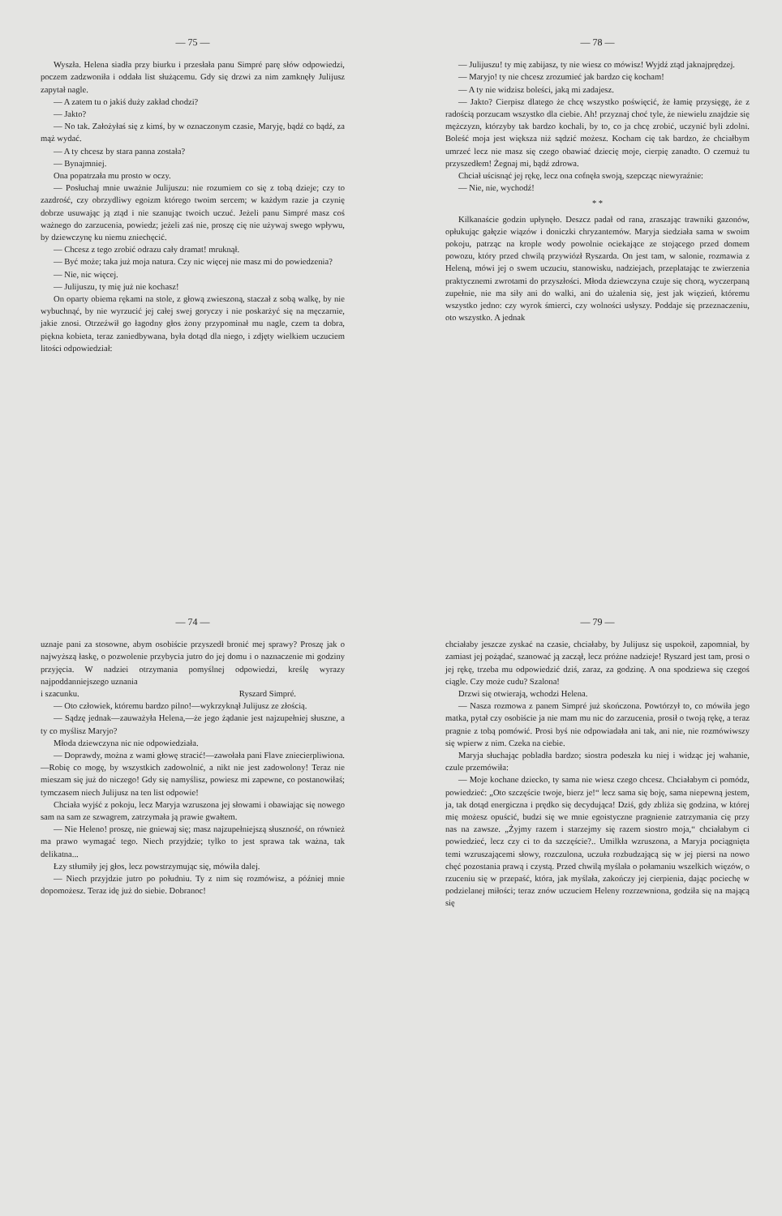— 75 —
Wyszła. Helena siadła przy biurku i przesłała panu Simpré parę słów odpowiedzi, poczem zadzwoniła i oddała list służącemu. Gdy się drzwi za nim zamknęły Julijusz zapytał nagle.
— A zatem tu o jakiś duży zakład chodzi?
— Jakto?
— No tak. Założyłaś się z kimś, by w oznaczonym czasie, Maryję, bądź co bądź, za mąż wydać.
— A ty chcesz by stara panna została?
— Bynajmniej.
Ona popatrzała mu prosto w oczy.
— Posłuchaj mnie uważnie Julijuszu: nie rozumiem co się z tobą dzieje; czy to zazdrość, czy obrzydliwy egoizm którego twoim sercem; w każdym razie ja czynię dobrze usuwając ją ztąd i nie szanując twoich uczuć. Jeżeli panu Simpré masz coś ważnego do zarzucenia, powiedz; jeżeli zaś nie, proszę cię nie używaj swego wpływu, by dziewczynę ku niemu zniechęcić.
— Chcesz z tego zrobić odrazu cały dramat! mruknął.
— Być może; taka już moja natura. Czy nic więcej nie masz mi do powiedzenia?
— Nie, nic więcej.
— Julijuszu, ty mię już nie kochasz!
On oparty obiema rękami na stole, z głową zwieszoną, staczał z sobą walkę, by nie wybuchnąć, by nie wyrzucić jej całej swej goryczy i nie poskarżyć się na męczarnie, jakie znosi. Otrzeźwił go łagodny głos żony przypominał mu nagle, czem ta dobra, piękna kobieta, teraz zaniedbywana, była dotąd dla niego, i zdjęty wielkiem uczuciem litości odpowiedział:
— 78 —
— Julijuszu! ty mię zabijasz, ty nie wiesz co mówisz! Wyjdź ztąd jaknajprędzej.
— Maryjo! ty nie chcesz zrozumieć jak bardzo cię kocham!
— A ty nie widzisz boleści, jaką mi zadajesz.
— Jakto? Cierpisz dlatego że chcę wszystko poświęcić, że łamię przysięgę, że z radością porzucam wszystko dla ciebie. Ah! przyznaj choć tyle, że niewielu znajdzie się mężczyzn, którzyby tak bardzo kochali, by to, co ja chcę zrobić, uczynić byli zdolni. Boleść moja jest większa niż sądzić możesz. Kocham cię tak bardzo, że chciałbym umrzeć lecz nie masz się czego obawiać dziecię moje, cierpię zanadto. O czemuż tu przyszedłem! Żegnaj mi, bądź zdrowa.
Chciał uścisnąć jej rękę, lecz ona cofnęła swoją, szepcząc niewyraźnie:
— Nie, nie, wychodź!
* *
Kilkanaście godzin upłynęło. Deszcz padał od rana, zraszając trawniki gazonów, opłukując gałęzie wiązów i doniczki chryzantemów. Maryja siedziała sama w swoim pokoju, patrząc na krople wody powolnie ociekające ze stojącego przed domem powozu, który przed chwilą przywiózł Ryszarda. On jest tam, w salonie, rozmawia z Heleną, mówi jej o swem uczuciu, stanowisku, nadziejach, przeplatając te zwierzenia praktycznemi zwrotami do przyszłości. Młoda dziewczyna czuje się chorą, wyczerpaną zupełnie, nie ma siły ani do walki, ani do użalenia się, jest jak więzień, któremu wszystko jedno: czy wyrok śmierci, czy wolności usłyszy. Poddaje się przeznaczeniu, oto wszystko. A jednak
— 74 —
uznaje pani za stosowne, abym osobiście przyszedł bronić mej sprawy? Proszę jak o najwyższą łaskę, o pozwolenie przybycia jutro do jej domu i o naznaczenie mi godziny przyjęcia. W nadziei otrzymania pomyślnej odpowiedzi, kreślę wyrazy najpoddanniejszego uznania
i szacunku. Ryszard Simpré.
— Oto człowiek, któremu bardzo pilno!—wykrzyknął Julijusz ze złością.
— Sądzę jednak—zauważyła Helena,—że jego żądanie jest najzupełniej słuszne, a ty co myślisz Maryjo?
Młoda dziewczyna nic nie odpowiedziała.
— Doprawdy, można z wami głowę stracić!—zawołała pani Flave zniecierpliwiona.—Robię co mogę, by wszystkich zadowolnić, a nikt nie jest zadowolony! Teraz nie mieszam się już do niczego! Gdy się namyślisz, powiesz mi zapewne, co postanowiłaś; tymczasem niech Julijusz na ten list odpowie!
Chciała wyjść z pokoju, lecz Maryja wzruszona jej słowami i obawiając się nowego sam na sam ze szwagrem, zatrzymała ją prawie gwałtem.
— Nie Heleno! proszę, nie gniewaj się; masz najzupełniejszą słuszność, on również ma prawo wymagać tego. Niech przyjdzie; tylko to jest sprawa tak ważna, tak delikatna...
Łzy stłumiły jej głos, lecz powstrzymując się, mówiła dalej.
— Niech przyjdzie jutro po południu. Ty z nim się rozmówisz, a później mnie dopomożesz. Teraz idę już do siebie. Dobranoc!
— 79 —
chciałaby jeszcze zyskać na czasie, chciałaby, by Julijusz się uspokoił, zapomniał, by zamiast jej pożądać, szanować ją zaczął, lecz próżne nadzieje! Ryszard jest tam, prosi o jej rękę, trzeba mu odpowiedzić dziś, zaraz, za godzinę. A ona spodziewa się czegoś ciągle. Czy może cudu? Szalona!
Drzwi się otwierają, wchodzi Helena.
— Nasza rozmowa z panem Simpré już skończona. Powtórzył to, co mówiła jego matka, pytał czy osobiście ja nie mam mu nic do zarzucenia, prosił o twoją rękę, a teraz pragnie z tobą pomówić. Prosi byś nie odpowiadała ani tak, ani nie, nie rozmówiwszy się wpierw z nim. Czeka na ciebie.
Maryja słuchając pobladła bardzo; siostra podeszła ku niej i widząc jej wahanie, czule przemówiła:
— Moje kochane dziecko, ty sama nie wiesz czego chcesz. Chciałabym ci pomódz, powiedzieć: „Oto szczęście twoje, bierz je!“ lecz sama się boję, sama niepewną jestem, ja, tak dotąd energiczna i prędko się decydująca! Dziś, gdy zbliża się godzina, w której mię możesz opuścić, budzi się we mnie egoistyczne pragnienie zatrzymania cię przy nas na zawsze. „Żyjmy razem i starzejmy się razem siostro moja,“ chciałabym ci powiedzieć, lecz czy ci to da szczęście?.. Umilkła wzruszona, a Maryja pociągnięta temi wzruszającemi słowy, rozczulona, uczuła rozbudzającą się w jej piersi na nowo chęć pozostania prawą i czystą. Przed chwilą myślała o połamaniu wszelkich więzów, o rzuceniu się w przepaść, która, jak myślała, zakończy jej cierpienia, dając pociechę w podzielanej miłości; teraz znów uczuciem Heleny rozrzewniona, godziła się na mającą się